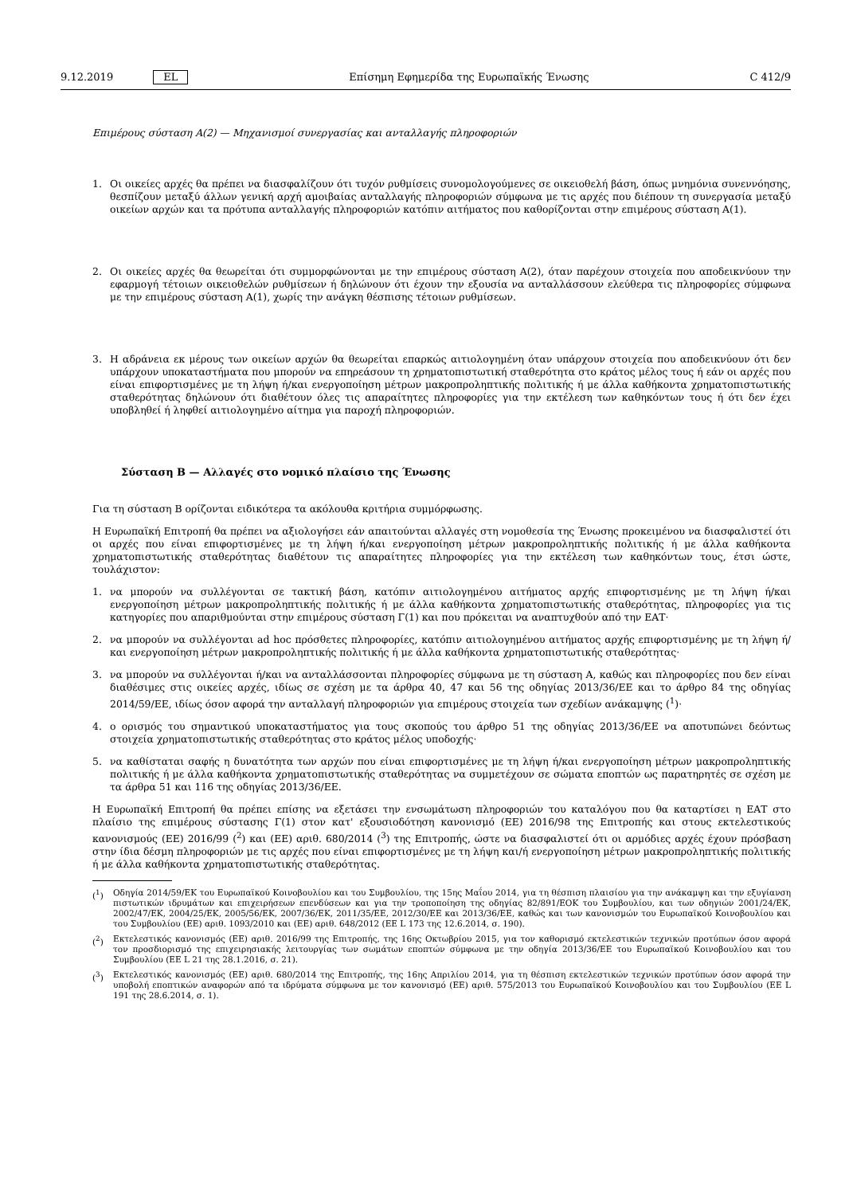9.12.2019 EL Επίσημη Εφημερίδα της Ευρωπαϊκής Ένωσης C 412/9
Επιμέρους σύσταση Α(2) — Μηχανισμοί συνεργασίας και ανταλλαγής πληροφοριών
1. Οι οικείες αρχές θα πρέπει να διασφαλίζουν ότι τυχόν ρυθμίσεις συνομολογούμενες σε οικειοθελή βάση, όπως μνημόνια συνεννόησης, θεσπίζουν μεταξύ άλλων γενική αρχή αμοιβαίας ανταλλαγής πληροφοριών σύμφωνα με τις αρχές που διέπουν τη συνεργασία μεταξύ οικείων αρχών και τα πρότυπα ανταλλαγής πληροφοριών κατόπιν αιτήματος που καθορίζονται στην επιμέρους σύσταση Α(1).
2. Οι οικείες αρχές θα θεωρείται ότι συμμορφώνονται με την επιμέρους σύσταση Α(2), όταν παρέχουν στοιχεία που αποδεικνύουν την εφαρμογή τέτοιων οικειοθελών ρυθμίσεων ή δηλώνουν ότι έχουν την εξουσία να ανταλλάσσουν ελεύθερα τις πληροφορίες σύμφωνα με την επιμέρους σύσταση Α(1), χωρίς την ανάγκη θέσπισης τέτοιων ρυθμίσεων.
3. Η αδράνεια εκ μέρους των οικείων αρχών θα θεωρείται επαρκώς αιτιολογημένη όταν υπάρχουν στοιχεία που αποδεικνύουν ότι δεν υπάρχουν υποκαταστήματα που μπορούν να επηρεάσουν τη χρηματοπιστωτική σταθερότητα στο κράτος μέλος τους ή εάν οι αρχές που είναι επιφορτισμένες με τη λήψη ή/και ενεργοποίηση μέτρων μακροπροληπτικής πολιτικής ή με άλλα καθήκοντα χρηματοπιστωτικής σταθερότητας δηλώνουν ότι διαθέτουν όλες τις απαραίτητες πληροφορίες για την εκτέλεση των καθηκόντων τους ή ότι δεν έχει υποβληθεί ή ληφθεί αιτιολογημένο αίτημα για παροχή πληροφοριών.
Σύσταση Β — Αλλαγές στο νομικό πλαίσιο της Ένωσης
Για τη σύσταση Β ορίζονται ειδικότερα τα ακόλουθα κριτήρια συμμόρφωσης.
Η Ευρωπαϊκή Επιτροπή θα πρέπει να αξιολογήσει εάν απαιτούνται αλλαγές στη νομοθεσία της Ένωσης προκειμένου να διασφαλιστεί ότι οι αρχές που είναι επιφορτισμένες με τη λήψη ή/και ενεργοποίηση μέτρων μακροπροληπτικής πολιτικής ή με άλλα καθήκοντα χρηματοπιστωτικής σταθερότητας διαθέτουν τις απαραίτητες πληροφορίες για την εκτέλεση των καθηκόντων τους, έτσι ώστε, τουλάχιστον:
1. να μπορούν να συλλέγονται σε τακτική βάση, κατόπιν αιτιολογημένου αιτήματος αρχής επιφορτισμένης με τη λήψη ή/και ενεργοποίηση μέτρων μακροπροληπτικής πολιτικής ή με άλλα καθήκοντα χρηματοπιστωτικής σταθερότητας, πληροφορίες για τις κατηγορίες που απαριθμούνται στην επιμέρους σύσταση Γ(1) και που πρόκειται να αναπτυχθούν από την ΕΑΤ·
2. να μπορούν να συλλέγονται ad hoc πρόσθετες πληροφορίες, κατόπιν αιτιολογημένου αιτήματος αρχής επιφορτισμένης με τη λήψη ή/και ενεργοποίηση μέτρων μακροπροληπτικής πολιτικής ή με άλλα καθήκοντα χρηματοπιστωτικής σταθερότητας·
3. να μπορούν να συλλέγονται ή/και να ανταλλάσσονται πληροφορίες σύμφωνα με τη σύσταση Α, καθώς και πληροφορίες που δεν είναι διαθέσιμες στις οικείες αρχές, ιδίως σε σχέση με τα άρθρα 40, 47 και 56 της οδηγίας 2013/36/ΕΕ και το άρθρο 84 της οδηγίας 2014/59/ΕΕ, ιδίως όσον αφορά την ανταλλαγή πληροφοριών για επιμέρους στοιχεία των σχεδίων ανάκαμψης (<sup>1</sup>)·
4. ο ορισμός του σημαντικού υποκαταστήματος για τους σκοπούς του άρθρο 51 της οδηγίας 2013/36/ΕΕ να αποτυπώνει δεόντως στοιχεία χρηματοπιστωτικής σταθερότητας στο κράτος μέλος υποδοχής·
5. να καθίσταται σαφής η δυνατότητα των αρχών που είναι επιφορτισμένες με τη λήψη ή/και ενεργοποίηση μέτρων μακροπροληπτικής πολιτικής ή με άλλα καθήκοντα χρηματοπιστωτικής σταθερότητας να συμμετέχουν σε σώματα εποπτών ως παρατηρητές σε σχέση με τα άρθρα 51 και 116 της οδηγίας 2013/36/ΕΕ.
Η Ευρωπαϊκή Επιτροπή θα πρέπει επίσης να εξετάσει την ενσωμάτωση πληροφοριών του καταλόγου που θα καταρτίσει η ΕΑΤ στο πλαίσιο της επιμέρους σύστασης Γ(1) στον κατ' εξουσιοδότηση κανονισμό (ΕΕ) 2016/98 της Επιτροπής και στους εκτελεστικούς κανονισμούς (ΕΕ) 2016/99 (<sup>2</sup>) και (ΕΕ) αριθ. 680/2014 (<sup>3</sup>) της Επιτροπής, ώστε να διασφαλιστεί ότι οι αρμόδιες αρχές έχουν πρόσβαση στην ίδια δέσμη πληροφοριών με τις αρχές που είναι επιφορτισμένες με τη λήψη και/ή ενεργοποίηση μέτρων μακροπροληπτικής πολιτικής ή με άλλα καθήκοντα χρηματοπιστωτικής σταθερότητας.
(<sup>1</sup>) Οδηγία 2014/59/ΕΚ του Ευρωπαϊκού Κοινοβουλίου και του Συμβουλίου, της 15ης Μαΐου 2014, για τη θέσπιση πλαισίου για την ανάκαμψη και την εξυγίανση πιστωτικών ιδρυμάτων και επιχειρήσεων επενδύσεων και για την τροποποίηση της οδηγίας 82/891/ΕΟΚ του Συμβουλίου, και των οδηγιών 2001/24/ΕΚ, 2002/47/ΕΚ, 2004/25/ΕΚ, 2005/56/ΕΚ, 2007/36/ΕΚ, 2011/35/ΕΕ, 2012/30/ΕΕ και 2013/36/ΕΕ, καθώς και των κανονισμών του Ευρωπαϊκού Κοινοβουλίου και του Συμβουλίου (ΕΕ) αριθ. 1093/2010 και (ΕΕ) αριθ. 648/2012 (ΕΕ L 173 της 12.6.2014, σ. 190).
(<sup>2</sup>) Εκτελεστικός κανονισμός (ΕΕ) αριθ. 2016/99 της Επιτροπής, της 16ης Οκτωβρίου 2015, για τον καθορισμό εκτελεστικών τεχνικών προτύπων όσον αφορά τον προσδιορισμό της επιχειρησιακής λειτουργίας των σωμάτων εποπτών σύμφωνα με την οδηγία 2013/36/ΕΕ του Ευρωπαϊκού Κοινοβουλίου και του Συμβουλίου (ΕΕ L 21 της 28.1.2016, σ. 21).
(<sup>3</sup>) Εκτελεστικός κανονισμός (ΕΕ) αριθ. 680/2014 της Επιτροπής, της 16ης Απριλίου 2014, για τη θέσπιση εκτελεστικών τεχνικών προτύπων όσον αφορά την υποβολή εποπτικών αναφορών από τα ιδρύματα σύμφωνα με τον κανονισμό (ΕΕ) αριθ. 575/2013 του Ευρωπαϊκού Κοινοβουλίου και του Συμβουλίου (ΕΕ L 191 της 28.6.2014, σ. 1).